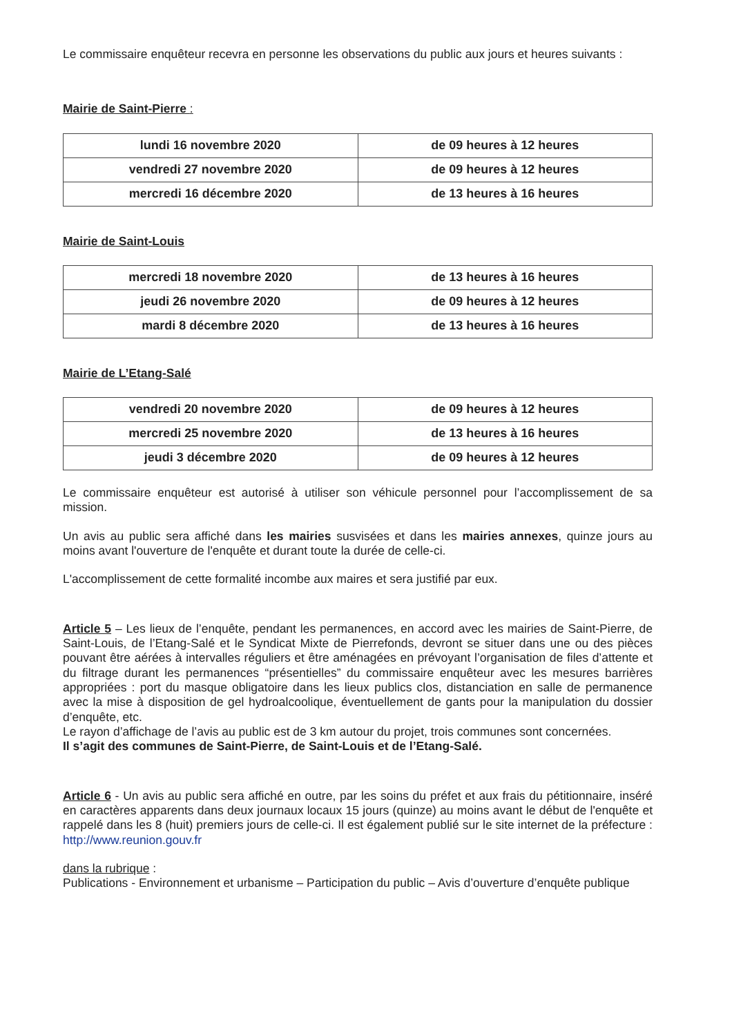Le commissaire enquêteur recevra en personne les observations du public aux jours et heures suivants :
Mairie de Saint-Pierre :
| lundi 16 novembre 2020 | de 09 heures à 12 heures |
| vendredi 27 novembre 2020 | de 09 heures à 12 heures |
| mercredi 16 décembre 2020 | de 13 heures à 16 heures |
Mairie de Saint-Louis
| mercredi 18 novembre 2020 | de 13 heures à 16 heures |
| jeudi 26 novembre 2020 | de 09 heures à 12 heures |
| mardi 8 décembre 2020 | de 13 heures à 16 heures |
Mairie de L’Etang-Salé
| vendredi 20 novembre 2020 | de 09 heures à 12 heures |
| mercredi 25 novembre 2020 | de 13 heures à 16 heures |
| jeudi 3 décembre 2020 | de 09 heures à 12 heures |
Le commissaire enquêteur est autorisé à utiliser son véhicule personnel pour l’accomplissement de sa mission.
Un avis au public sera affiché dans les mairies susvisées et dans les mairies annexes, quinze jours au moins avant l'ouverture de l'enquête et durant toute la durée de celle-ci.
L'accomplissement de cette formalité incombe aux maires et sera justifié par eux.
Article 5 – Les lieux de l’enquête, pendant les permanences, en accord avec les mairies de Saint-Pierre, de Saint-Louis, de l’Etang-Salé et le Syndicat Mixte de Pierrefonds, devront se situer dans une ou des pièces pouvant être aérées à intervalles réguliers et être aménagées en prévoyant l’organisation de files d’attente et du filtrage durant les permanences “présentielles” du commissaire enquêteur avec les mesures barrières appropriées : port du masque obligatoire dans les lieux publics clos, distanciation en salle de permanence avec la mise à disposition de gel hydroalcoolique, éventuellement de gants pour la manipulation du dossier d’enquête, etc.
Le rayon d’affichage de l’avis au public est de 3 km autour du projet, trois communes sont concernées.
Il s’agit des communes de Saint-Pierre, de Saint-Louis et de l’Etang-Salé.
Article 6 - Un avis au public sera affiché en outre, par les soins du préfet et aux frais du pétitionnaire, inséré en caractères apparents dans deux journaux locaux 15 jours (quinze) au moins avant le début de l'enquête et rappelé dans les 8 (huit) premiers jours de celle-ci. Il est également publié sur le site internet de la préfecture : http://www.reunion.gouv.fr
dans la rubrique :
Publications - Environnement et urbanisme – Participation du public – Avis d’ouverture d’enquête publique